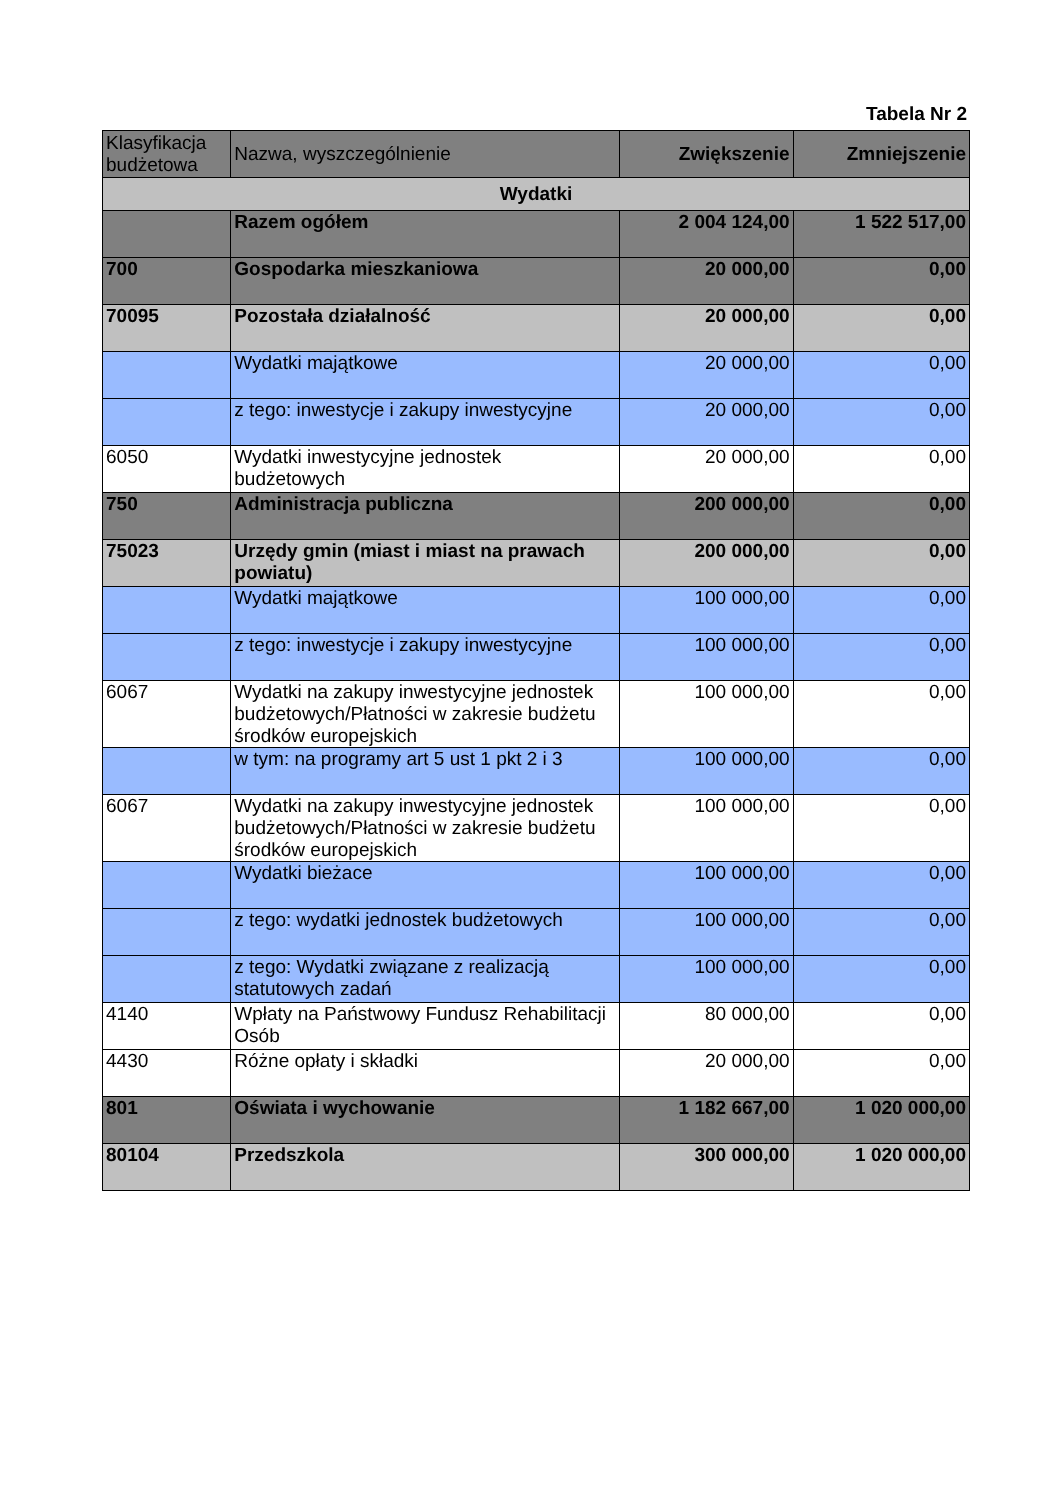Tabela Nr 2
| Klasyfikacja budżetowa | Nazwa, wyszczególnienie | Zwiększenie | Zmniejszenie |
| --- | --- | --- | --- |
| Wydatki | | | |
| | Razem ogółem | 2 004 124,00 | 1 522 517,00 |
| 700 | Gospodarka mieszkaniowa | 20 000,00 | 0,00 |
| 70095 | Pozostała działalność | 20 000,00 | 0,00 |
| | Wydatki majątkowe | 20 000,00 | 0,00 |
| | z tego: inwestycje i zakupy inwestycyjne | 20 000,00 | 0,00 |
| 6050 | Wydatki inwestycyjne jednostek budżetowych | 20 000,00 | 0,00 |
| 750 | Administracja publiczna | 200 000,00 | 0,00 |
| 75023 | Urzędy gmin (miast i miast na prawach powiatu) | 200 000,00 | 0,00 |
| | Wydatki majątkowe | 100 000,00 | 0,00 |
| | z tego: inwestycje i zakupy inwestycyjne | 100 000,00 | 0,00 |
| 6067 | Wydatki na zakupy inwestycyjne jednostek budżetowych/Płatności w zakresie budżetu środków europejskich | 100 000,00 | 0,00 |
| | w tym: na programy art 5 ust 1 pkt 2 i 3 | 100 000,00 | 0,00 |
| 6067 | Wydatki na zakupy inwestycyjne jednostek budżetowych/Płatności w zakresie budżetu środków europejskich | 100 000,00 | 0,00 |
| | Wydatki bieżace | 100 000,00 | 0,00 |
| | z tego: wydatki jednostek budżetowych | 100 000,00 | 0,00 |
| | z tego: Wydatki związane z realizacją statutowych zadań | 100 000,00 | 0,00 |
| 4140 | Wpłaty na Państwowy Fundusz Rehabilitacji Osób | 80 000,00 | 0,00 |
| 4430 | Różne opłaty i składki | 20 000,00 | 0,00 |
| 801 | Oświata i wychowanie | 1 182 667,00 | 1 020 000,00 |
| 80104 | Przedszkola | 300 000,00 | 1 020 000,00 |